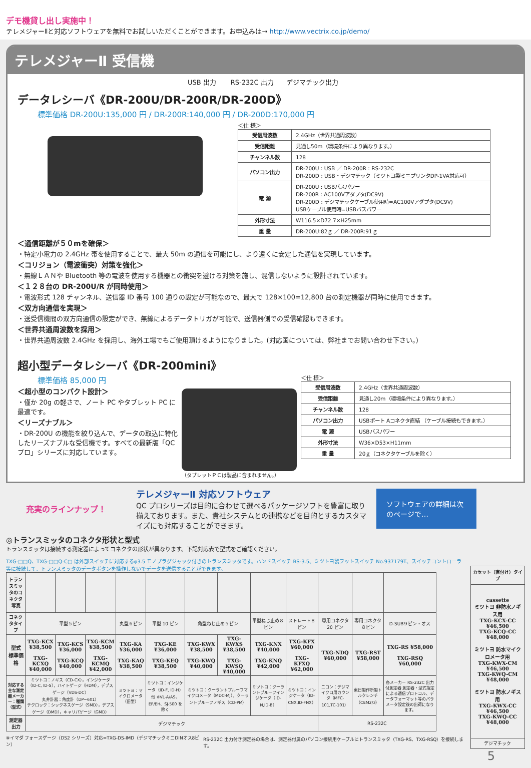デモ機貸し出し実施中！
テレメジャーⅡと対応ソフトウェアを無料でお試しいただくことができます。お申込みは→ http://www.vectrix.co.jp/demo/
テレメジャーⅡ 受信機
USB 出力 RS-232C 出力 デジマチック出力
データレシーバ《DR-200U/DR-200R/DR-200D》
標準価格 DR-200U:135,000 円 / DR-200R:140,000 円 / DR-200D:170,000 円
＜仕 様＞
| 受信周波数 | 2.4GHz（世界共通周波数） |
| 受信距離 | 見通し50m（環境条件により異なります。） |
| チャンネル数 | 128 |
| パソコン出力 | DR-200U : USB ／ DR-200R : RS-232C DR-200D : USB・デジマチック（ミツトヨ製ミニプリンタDP-1VA対応可） |
| 電 源 | DR-200U : USBバスパワー DR-200R : AC100Vアダプタ(DC9V) DR-200D : デジマチックケーブル使用時=AC100Vアダプタ(DC9V) USBケーブル使用時=USBバスパワー |
| 外形寸法 | W116.5×D72.7×H25mm |
| 重 量 | DR-200U:82ｇ ／ DR-200R:91ｇ |
＜通信距離が５０mを確保＞
・特定小電力の 2.4GHz 帯を使用することで、最大 50m の通信を可能にし、より遠くに安定した通信を実現しています。
＜コリジョン（電波衝突）対策を強化＞
・無線ＬＡＮや Bluetooth 等の電波を使用する機器との衝突を避ける対策を施し、混信しないように設計されています。
＜１２８台の DR-200U/R が同時使用＞
・電波形式 128 チャンネル、送信器 ID 番号 100 通りの設定が可能なので、最大で 128×100=12,800 台の測定機器が同時に使用できます。
＜双方向通信を実現＞
・送受信機間の双方向通信の設定ができ、無線によるデータトリガが可能で、送信器側での受信確認もできます。
＜世界共通周波数を採用＞
・世界共通周波数 2.4GHz を採用し、海外工場でもご使用頂けるようになりました。(対応国については、弊社までお問い合わせ下さい。)
超小型データレシーバ《DR-200mini》
標準価格 85,000 円
＜超小型のコンパクト設計＞
・僅か 20g の軽さで、ノート PC やタブレット PC に最適です。
＜リーズナブル＞
・DR-200U の機能を絞り込んで、データの取込に特化したリーズナブルな受信機です。すべての最新版「QC プロ」シリーズに対応しています。
（タブレットＰＣは製品に含まれません。） ＜仕 様＞
| 受信周波数 | 2.4GHz（世界共通周波数） |
| 受信距離 | 見通し20m（環境条件により異なります。） |
| チャンネル数 | 128 |
| パソコン出力 | USBポート Aコネクタ直結 （ケーブル接続もできます。） |
| 電 源 | USBバスパワー |
| 外形寸法 | W36×D53×H11mm |
| 重 量 | 20ｇ（コネクタケーブルを除く） |
充実のラインナップ！
テレメジャーⅡ 対応ソフトウェア
QC プロシリーズは目的に合わせて選べるパッケージソフトを豊富に取り揃えております。また、貴社システムとの連携などを目的とするカスタマイズにも対応することができます。
ソフトウェアの詳細は次のページで…
◎トランスミッタのコネクタ形状と型式
トランスミッタは接続する測定器によってコネクタの形状が異なります。下記対応表で型式をご確認ください。
TXG-□□Q、TXG-□□Q-C□ は外部スイッチに対応するφ3.5 モノプラグジャック付きのトランスミッタです。ハンドスイッチ BS-3.5、ミツトヨ製フットスイッチ No.937179T、スイッチコントローラ等に接続して、トランスミッタのデータボタンを操作しないでデータを送信することができます。
| トランスミッタのコネクタ写真 | | | | | | | | | | | | |
| コネクタタイプ | 平型５ピン | | | 丸型６ピン | 平型 10 ピン | 角型ねじ止め５ピン | | 平型ねじ止め８ピン | ストレート８ピン | 専用コネクタ20 ピン | 専用コネクタ８ピン | D-SUB９ピン・オス |
| 型式 標準価格 | TXG-KCX ¥38,500 TXG-KCXQ ¥40,000 | TXG-KCS ¥36,000 TXG-KCQ ¥40,000 | TXG-KCM ¥38,500 TXG-KCMQ ¥42,000 | TXG-KA ¥36,000 TXG-KAQ ¥38,500 | TXG-KE ¥36,000 TXG-KEQ ¥38,500 | TXG-KWX ¥38,500 TXG-KWQ ¥40,000 | TXG-KWXS ¥38,500 TXG-KWSQ ¥40,000 | TXG-KNX ¥40,000 TXG-KNQ ¥42,000 | TXG-KFX ¥60,000 TXG-KFXQ ¥62,000 | TXG-NDQ ¥60,000 | TXG-RST ¥58,000 | TXG-RS ¥58,000 TXG-RSQ ¥60,000 |
| 対応する主な測定器メーカー：種類（型式） | ミツトヨ：ノギス（CD-CX），インジケータ（ID-C, ID-S），ハイトゲージ（HDM），デプスゲージ（VDS-DC） 丸井計器：角度計（DP−601） テクロック：シックネスゲージ（SMD），デプスゲージ（DMD），キャリパゲージ（GMD） | | | ミツトヨ：マイクロメータ（旧型） | ミツトヨ：インジケータ（ID-F, ID-H）他 ※VL-A/AS、EF/EH、SJ-500 を除く | ミツトヨ：クーラントプルーフマイクロメータ（MDC-MJ），クーラントプルーフノギス（CD-PM） | | ミツトヨ：クーラントプルーフインジケータ（ID-N,ID-B） | ミツトヨ：インジケータ（ID-CNX,ID-FNX） | ニコン：デジマイクロ用カウンタ（MFC-101,TC-101） | 東日製作所製トルクレンチ（CEM2/3） | 各メーカー RS-232C 出力付測定器 測定器・型式指定による通信プロトコル、データフォーマット等のパラメータ設定後の出荷になります。 |
| 測定器出力 | デジマチック | | | | | | | | | RS-232C | | |
※イマダ フォースゲージ（DS2 シリーズ）対応=TXG-DS-IMD（デジマチックミニDINオス8ピン） RS-232C 出力付き測定器の場合は、測定器付属のパソコン接続用ケーブルにトランスミッタ（TXG-RS、TXG-RSQ）を接続します。
| カセット（直付け）タイプ |
| --- |
| cassette ミツトヨ 非防水ノギス用 TXG-KCX-CC ¥46,500 TXG-KCQ-CC ¥48,000 ミツトヨ 防水マイクロメータ用 TXG-KWX-CM ¥46,500 TXG-KWQ-CM ¥48,000 ミツトヨ 防水ノギス用 TXG-KWX-CC ¥46,500 TXG-KWQ-CC ¥48,000 |
| デジマチック |
5